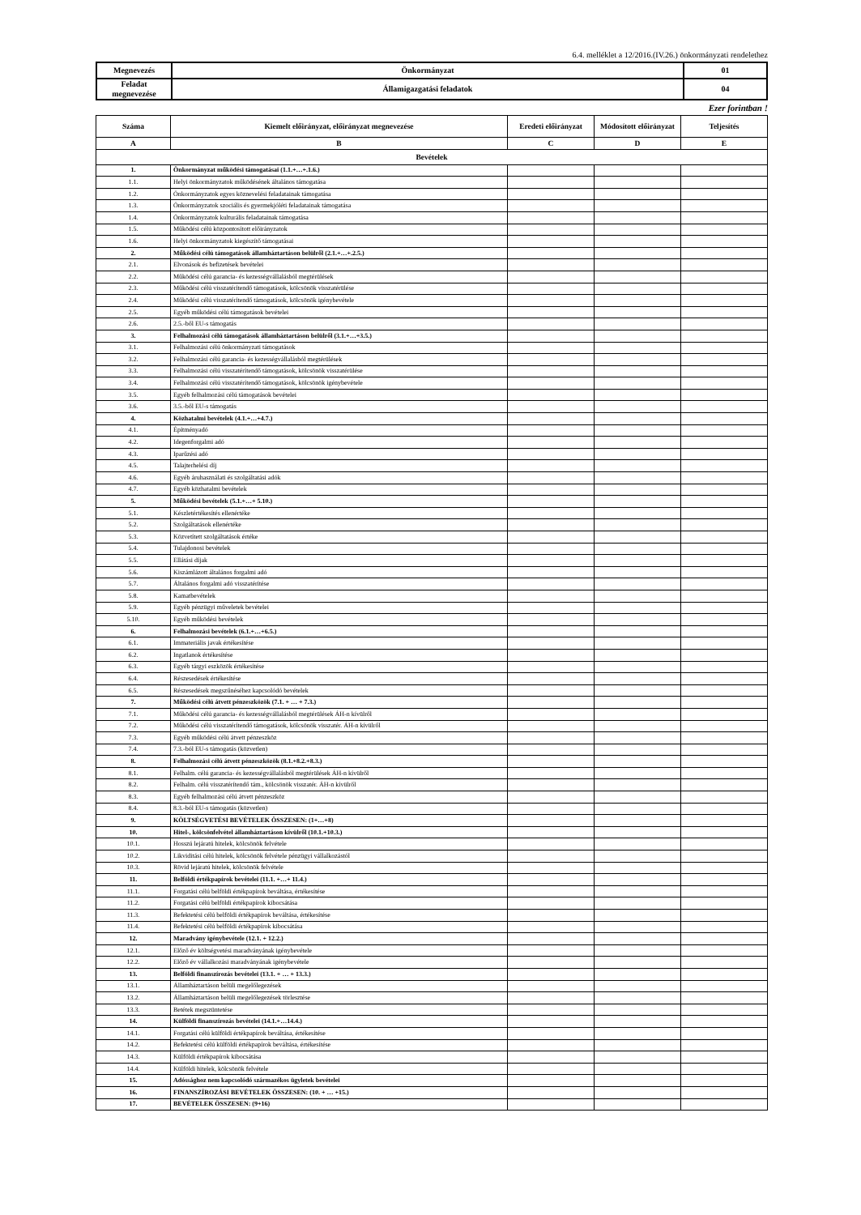6.4. melléklet a 12/2016.(IV.26.) önkormányzati rendelethez
| Megnevezés | Önkormányzat | 01 |
| Feladat megnevezése | Államigazgatási feladatok | 04 |
Ezer forintban !
| Száma | Kiemelt előirányzat, előirányzat megnevezése | Eredeti előirányzat | Módosított előirányzat | Teljesítés |
| --- | --- | --- | --- | --- |
| A | B | C | D | E |
| Bevételek | | | | |
| 1. | Önkormányzat működési támogatásai (1.1.+…+.1.6.) | | | |
| 1.1. | Helyi önkormányzatok működésének általános támogatása | | | |
| 1.2. | Önkormányzatok egyes köznevelési feladatainak támogatása | | | |
| 1.3. | Önkormányzatok szociális és gyermekjóléti feladatainak támogatása | | | |
| 1.4. | Önkormányzatok kulturális feladatainak támogatása | | | |
| 1.5. | Működési célú központosított előirányzatok | | | |
| 1.6. | Helyi önkormányzatok kiegészítő támogatásai | | | |
| 2. | Működési célú támogatások államháztartáson belülről (2.1.+…+.2.5.) | | | |
| 2.1. | Elvonások és befizetések bevételei | | | |
| 2.2. | Működési célú garancia- és kezességvállalásból megtérülések | | | |
| 2.3. | Működési célú visszatérítendő támogatások, kölcsönök visszatérülése | | | |
| 2.4. | Működési célú visszatérítendő támogatások, kölcsönök igénybevétele | | | |
| 2.5. | Egyéb működési célú támogatások bevételei | | | |
| 2.6. | 2.5.-ből EU-s támogatás | | | |
| 3. | Felhalmozási célú támogatások államháztartáson belülről (3.1.+…+3.5.) | | | |
| 3.1. | Felhalmozási célú önkormányzati támogatások | | | |
| 3.2. | Felhalmozási célú garancia- és kezességvállalásból megtérülések | | | |
| 3.3. | Felhalmozási célú visszatérítendő támogatások, kölcsönök visszatérülése | | | |
| 3.4. | Felhalmozási célú visszatérítendő támogatások, kölcsönök igénybevétele | | | |
| 3.5. | Egyéb felhalmozási célú támogatások bevételei | | | |
| 3.6. | 3.5.-ből EU-s támogatás | | | |
| 4. | Közhatalmi bevételek (4.1.+…+4.7.) | | | |
| 4.1. | Építményadó | | | |
| 4.2. | Idegenforgalmi adó | | | |
| 4.3. | Iparűzési adó | | | |
| 4.5. | Talajterhelési díj | | | |
| 4.6. | Egyéb áruhasználati és szolgáltatási adók | | | |
| 4.7. | Egyéb közhatalmi bevételek | | | |
| 5. | Működési bevételek (5.1.+…+ 5.10.) | | | |
| 5.1. | Készletértékesítés ellenértéke | | | |
| 5.2. | Szolgáltatások ellenértéke | | | |
| 5.3. | Közvetített szolgáltatások értéke | | | |
| 5.4. | Tulajdonosi bevételek | | | |
| 5.5. | Ellátási díjak | | | |
| 5.6. | Kiszámlázott általános forgalmi adó | | | |
| 5.7. | Általános forgalmi adó visszatérítése | | | |
| 5.8. | Kamatbevételek | | | |
| 5.9. | Egyéb pénzügyi műveletek bevételei | | | |
| 5.10. | Egyéb működési bevételek | | | |
| 6. | Felhalmozási bevételek (6.1.+…+6.5.) | | | |
| 6.1. | Immateriális javak értékesítése | | | |
| 6.2. | Ingatlanok értékesítése | | | |
| 6.3. | Egyéb tárgyi eszközök értékesítése | | | |
| 6.4. | Részesedések értékesítése | | | |
| 6.5. | Részesedések megszűnéséhez kapcsolódó bevételek | | | |
| 7. | Működési célú átvett pénzeszközök (7.1. + … + 7.3.) | | | |
| 7.1. | Működési célú garancia- és kezességvállalásból megtérülések ÁH-n kívülről | | | |
| 7.2. | Működési célú visszatérítendő támogatások, kölcsönök visszatér. ÁH-n kívülről | | | |
| 7.3. | Egyéb működési célú átvett pénzeszköz | | | |
| 7.4. | 7.3.-ból EU-s támogatás (közvetlen) | | | |
| 8. | Felhalmozási célú átvett pénzeszközök (8.1.+8.2.+8.3.) | | | |
| 8.1. | Felhalm. célú garancia- és kezességvállalásból megtérülések ÁH-n kívülről | | | |
| 8.2. | Felhalm. célú visszatérítendő tám., kölcsönök visszatér. ÁH-n kívülről | | | |
| 8.3. | Egyéb felhalmozási célú átvett pénzeszköz | | | |
| 8.4. | 8.3.-ból EU-s támogatás (közvetlen) | | | |
| 9. | KÖLTSÉGVETÉSI BEVÉTELEK ÖSSZESEN: (1+…+8) | | | |
| 10. | Hitel-, kölcsönfelvétel államháztartáson kívülről (10.1.+10.3.) | | | |
| 10.1. | Hosszú lejáratú hitelek, kölcsönök felvétele | | | |
| 10.2. | Likviditási célú hitelek, kölcsönök felvétele pénzügyi vállalkozástól | | | |
| 10.3. | Rövid lejáratú hitelek, kölcsönök felvétele | | | |
| 11. | Belföldi értékpapírok bevételei (11.1. +…+ 11.4.) | | | |
| 11.1. | Forgatási célú belföldi értékpapírok beváltása, értékesítése | | | |
| 11.2. | Forgatási célú belföldi értékpapírok kibocsátása | | | |
| 11.3. | Befektetési célú belföldi értékpapírok beváltása, értékesítése | | | |
| 11.4. | Befektetési célú belföldi értékpapírok kibocsátása | | | |
| 12. | Maradvány igénybevétele (12.1. + 12.2.) | | | |
| 12.1. | Előző év költségvetési maradványának igénybevétele | | | |
| 12.2. | Előző év vállalkozási maradványának igénybevétele | | | |
| 13. | Belföldi finanszírozás bevételei (13.1. + … + 13.3.) | | | |
| 13.1. | Államháztartáson belüli megelőlegezések | | | |
| 13.2. | Államháztartáson belüli megelőlegezések törlesztése | | | |
| 13.3. | Betétek megszüntetése | | | |
| 14. | Külföldi finanszírozás bevételei (14.1.+…14.4.) | | | |
| 14.1. | Forgatási célú külföldi értékpapírok beváltása, értékesítése | | | |
| 14.2. | Befektetési célú külföldi értékpapírok beváltása, értékesítése | | | |
| 14.3. | Külföldi értékpapírok kibocsátása | | | |
| 14.4. | Külföldi hitelek, kölcsönök felvétele | | | |
| 15. | Adóssághoz nem kapcsolódó származékos ügyletek bevételei | | | |
| 16. | FINANSZÍROZÁSI BEVÉTELEK ÖSSZESEN: (10. + … +15.) | | | |
| 17. | BEVÉTELEK ÖSSZESEN: (9+16) | | | |